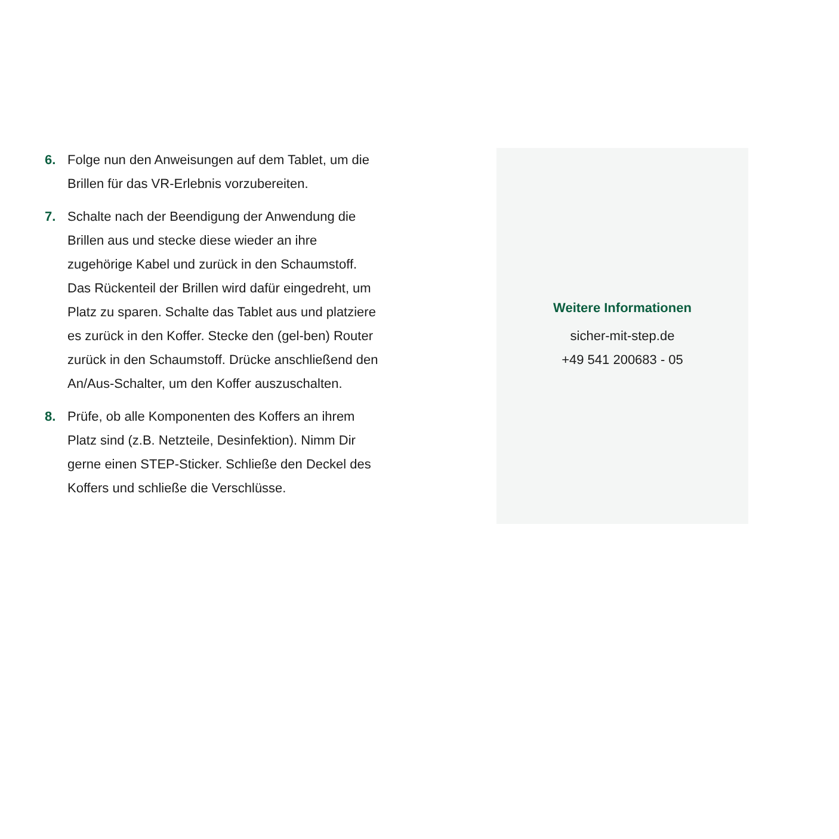6. Folge nun den Anweisungen auf dem Tablet, um die Brillen für das VR-Erlebnis vorzubereiten.
7. Schalte nach der Beendigung der Anwendung die Brillen aus und stecke diese wieder an ihre zugehörige Kabel und zurück in den Schaumstoff. Das Rückenteil der Brillen wird dafür eingedreht, um Platz zu sparen. Schalte das Tablet aus und platziere es zurück in den Koffer. Stecke den (gel-ben) Router zurück in den Schaumstoff. Drücke anschließend den An/Aus-Schalter, um den Koffer auszuschalten.
8. Prüfe, ob alle Komponenten des Koffers an ihrem Platz sind (z.B. Netzteile, Desinfektion). Nimm Dir gerne einen STEP-Sticker. Schließe den Deckel des Koffers und schließe die Verschlüsse.
Weitere Informationen
sicher-mit-step.de
+49 541 200683 - 05